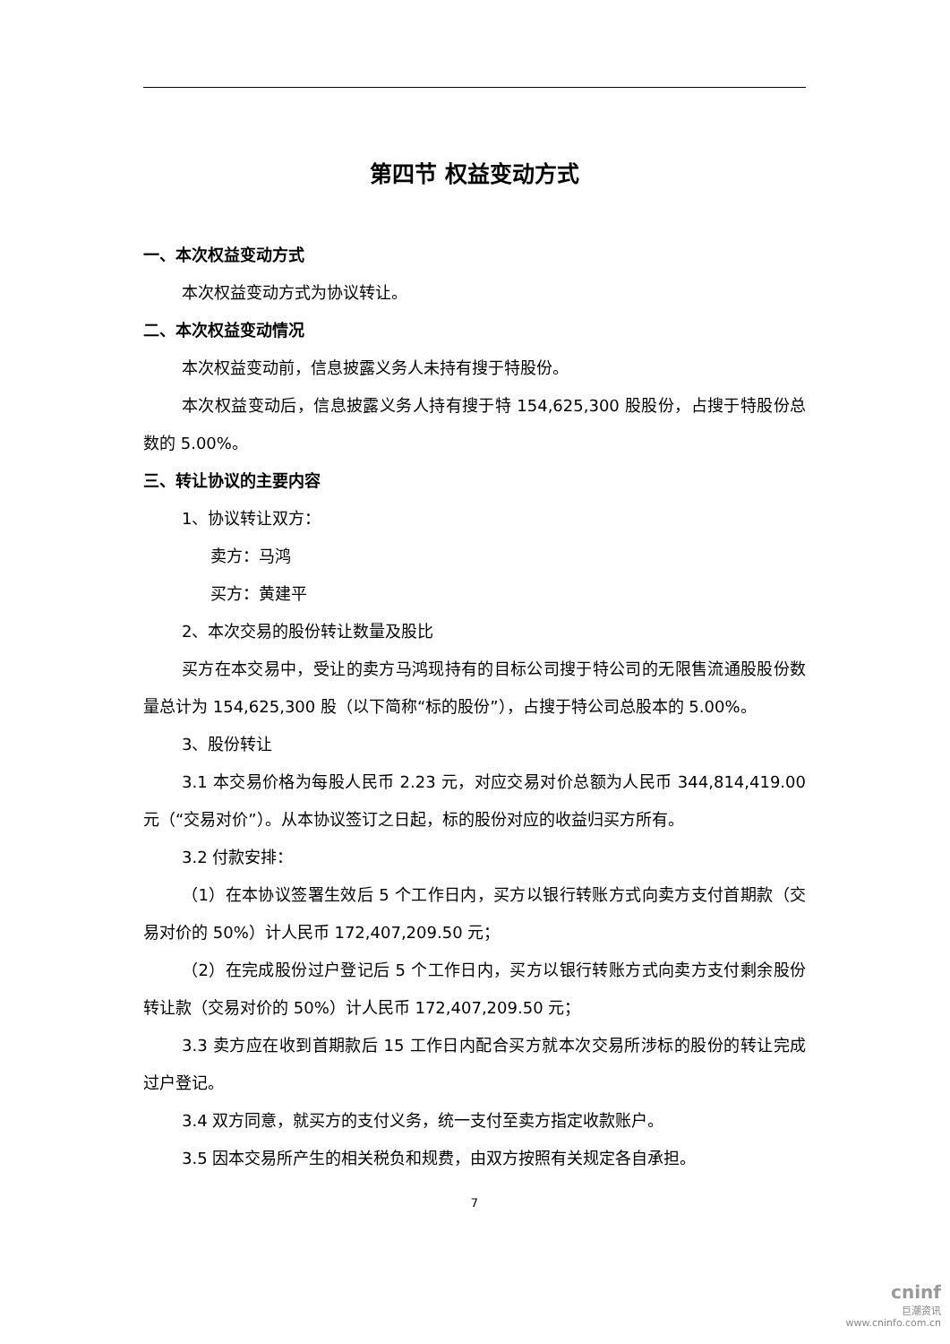第四节 权益变动方式
一、本次权益变动方式
本次权益变动方式为协议转让。
二、本次权益变动情况
本次权益变动前，信息披露义务人未持有搜于特股份。
本次权益变动后，信息披露义务人持有搜于特 154,625,300 股股份，占搜于特股份总数的 5.00%。
三、转让协议的主要内容
1、协议转让双方：
卖方：马鸿
买方：黄建平
2、本次交易的股份转让数量及股比
买方在本交易中，受让的卖方马鸿现持有的目标公司搜于特公司的无限售流通股股份数量总计为 154,625,300 股（以下简称“标的股份”），占搜于特公司总股本的 5.00%。
3、股份转让
3.1 本交易价格为每股人民币 2.23 元，对应交易对价总额为人民币 344,814,419.00 元（“交易对价”）。从本协议签订之日起，标的股份对应的收益归买方所有。
3.2 付款安排：
（1）在本协议签署生效后 5 个工作日内，买方以银行转账方式向卖方支付首期款（交易对价的 50%）计人民币 172,407,209.50 元；
（2）在完成股份过户登记后 5 个工作日内，买方以银行转账方式向卖方支付剩余股份转让款（交易对价的 50%）计人民币 172,407,209.50 元；
3.3 卖方应在收到首期款后 15 工作日内配合买方就本次交易所涉标的股份的转让完成过户登记。
3.4 双方同意，就买方的支付义务，统一支付至卖方指定收款账户。
3.5 因本交易所产生的相关税负和规费，由双方按照有关规定各自承担。
7
cninf
巨潮资讯
www.cninfo.com.cn